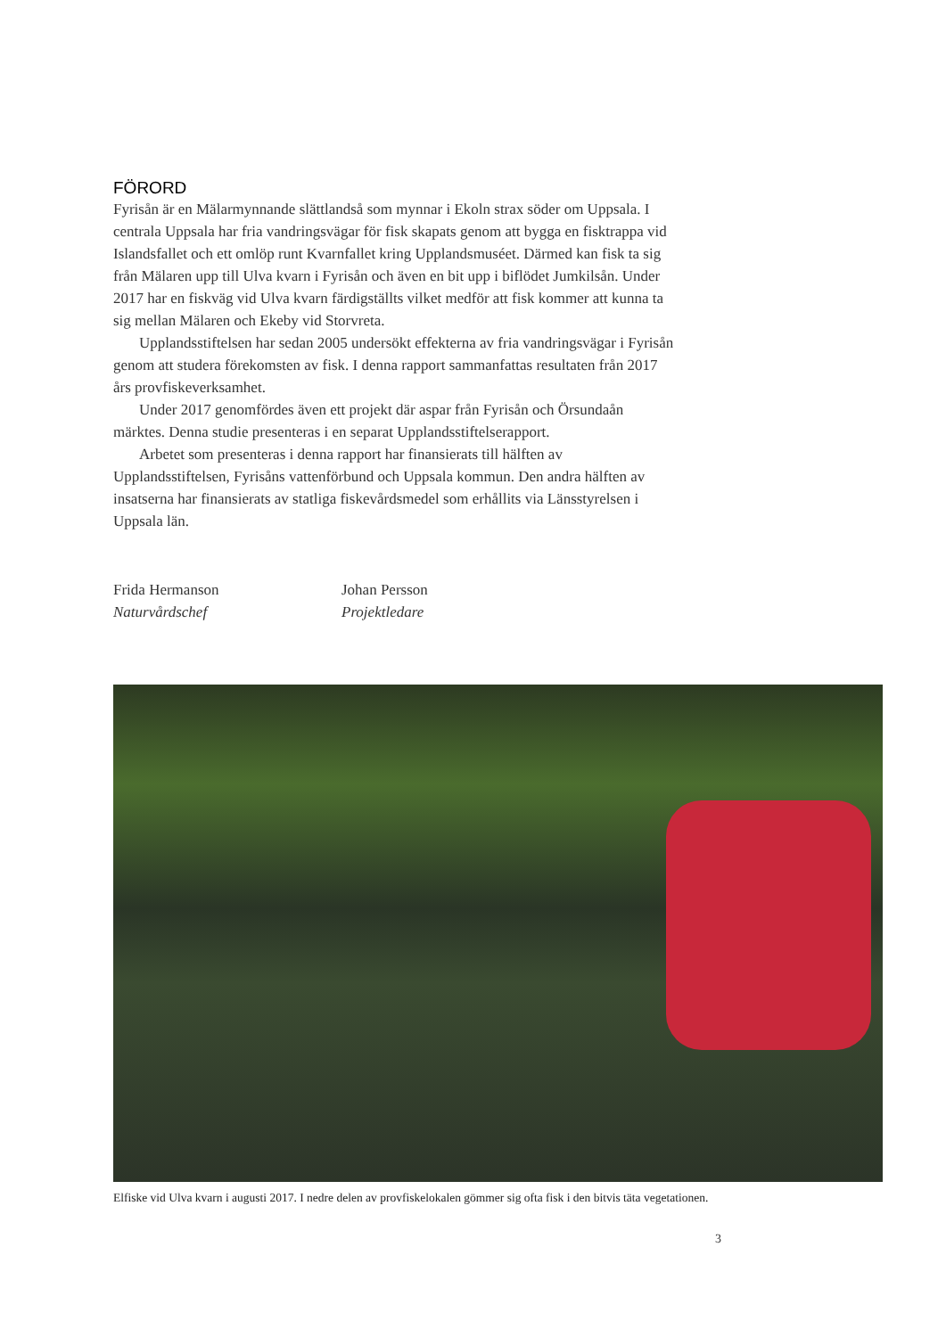FÖRORD
Fyrisån är en Mälarmynnande slättlandså som mynnar i Ekoln strax söder om Uppsala. I centrala Uppsala har fria vandringsvägar för fisk skapats genom att bygga en fisktrappa vid Islandsfallet och ett omlöp runt Kvarnfallet kring Upplandsmuséet. Därmed kan fisk ta sig från Mälaren upp till Ulva kvarn i Fyrisån och även en bit upp i biflödet Jumkilsån. Under 2017 har en fiskväg vid Ulva kvarn färdigställts vilket medför att fisk kommer att kunna ta sig mellan Mälaren och Ekeby vid Storvreta.
Upplandsstiftelsen har sedan 2005 undersökt effekterna av fria vandringsvägar i Fyrisån genom att studera förekomsten av fisk. I denna rapport sammanfattas resultaten från 2017 års provfiskeverksamhet.
Under 2017 genomfördes även ett projekt där aspar från Fyrisån och Örsundaån märktes. Denna studie presenteras i en separat Upplandsstiftelserapport.
Arbetet som presenteras i denna rapport har finansierats till hälften av Upplandsstiftelsen, Fyrisåns vattenförbund och Uppsala kommun. Den andra hälften av insatserna har finansierats av statliga fiskevårdsmedel som erhållits via Länsstyrelsen i Uppsala län.
Frida Hermanson
Naturvårdschef
Johan Persson
Projektledare
Elfiske vid Ulva kvarn i augusti 2017. I nedre delen av provfiskelokalen gömmer sig ofta fisk i den bitvis täta vegetationen.
3